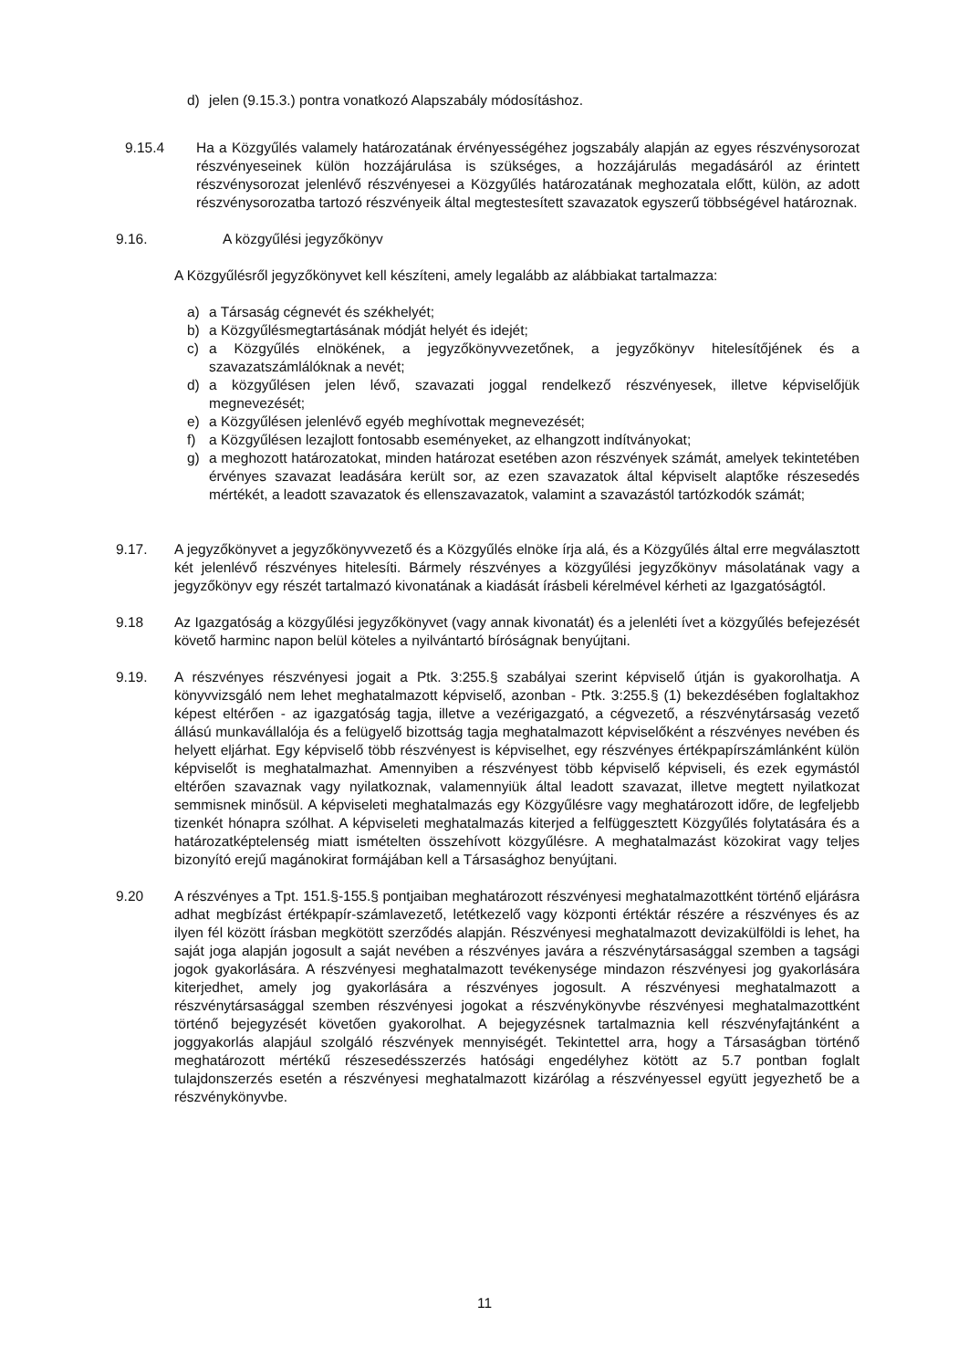d) jelen (9.15.3.) pontra vonatkozó Alapszabály módosításhoz.
9.15.4 Ha a Közgyűlés valamely határozatának érvényességéhez jogszabály alapján az egyes részvénysorozat részvényeseinek külön hozzájárulása is szükséges, a hozzájárulás megadásáról az érintett részvénysorozat jelenlévő részvényesei a Közgyűlés határozatának meghozatala előtt, külön, az adott részvénysorozatba tartozó részvényeik által megtestesített szavazatok egyszerű többségével határoznak.
9.16. A közgyűlési jegyzőkönyv
A Közgyűlésről jegyzőkönyvet kell készíteni, amely legalább az alábbiakat tartalmazza:
a) a Társaság cégnevét és székhelyét;
b) a Közgyűlésmegtartásának módját helyét és idejét;
c) a Közgyűlés elnökének, a jegyzőkönyvvezetőnek, a jegyzőkönyv hitelesítőjének és a szavazatszámlálóknak a nevét;
d) a közgyűlésen jelen lévő, szavazati joggal rendelkező részvényesek, illetve képviselőjük megnevezését;
e) a Közgyűlésen jelenlévő egyéb meghívottak megnevezését;
f) a Közgyűlésen lezajlott fontosabb eseményeket, az elhangzott indítványokat;
g) a meghozott határozatokat, minden határozat esetében azon részvények számát, amelyek tekintetében érvényes szavazat leadására került sor, az ezen szavazatok által képviselt alaptőke részesedés mértékét, a leadott szavazatok és ellenszavazatok, valamint a szavazástól tartózkodók számát;
9.17. A jegyzőkönyvet a jegyzőkönyvvezető és a Közgyűlés elnöke írja alá, és a Közgyűlés által erre megválasztott két jelenlévő részvényes hitelesíti. Bármely részvényes a közgyűlési jegyzőkönyv másolatának vagy a jegyzőkönyv egy részét tartalmazó kivonatának a kiadását írásbeli kérelmével kérheti az Igazgatóságtól.
9.18 Az Igazgatóság a közgyűlési jegyzőkönyvet (vagy annak kivonatát) és a jelenléti ívet a közgyűlés befejezését követő harminc napon belül köteles a nyilvántartó bíróságnak benyújtani.
9.19. A részvényes részvényesi jogait a Ptk. 3:255.§ szabályai szerint képviselő útján is gyakorolhatja. A könyvvizsgáló nem lehet meghatalmazott képviselő, azonban - Ptk. 3:255.§ (1) bekezdésében foglaltakhoz képest eltérően - az igazgatóság tagja, illetve a vezérigazgató, a cégvezető, a részvénytársaság vezető állású munkavállalója és a felügyelő bizottság tagja meghatalmazott képviselőként a részvényes nevében és helyett eljárhat. Egy képviselő több részvényest is képviselhet, egy részvényes értékpapírszámlánként külön képviselőt is meghatalmazhat. Amennyiben a részvényest több képviselő képviseli, és ezek egymástól eltérően szavaznak vagy nyilatkoznak, valamennyiük által leadott szavazat, illetve megtett nyilatkozat semmisnek minősül. A képviseleti meghatalmazás egy Közgyűlésre vagy meghatározott időre, de legfeljebb tizenkét hónapra szólhat. A képviseleti meghatalmazás kiterjed a felfüggesztett Közgyűlés folytatására és a határozatképtelenség miatt ismételten összehívott közgyűlésre. A meghatalmazást közokirat vagy teljes bizonyító erejű magánokirat formájában kell a Társasághoz benyújtani.
9.20 A részvényes a Tpt. 151.§-155.§ pontjaiban meghatározott részvényesi meghatalmazottként történő eljárásra adhat megbízást értékpapír-számlavezető, letétkezelő vagy központi értéktár részére a részvényes és az ilyen fél között írásban megkötött szerződés alapján. Részvényesi meghatalmazott devizakülföldi is lehet, ha saját joga alapján jogosult a saját nevében a részvényes javára a részvénytársasággal szemben a tagsági jogok gyakorlására. A részvényesi meghatalmazott tevékenysége mindazon részvényesi jog gyakorlására kiterjedhet, amely jog gyakorlására a részvényes jogosult. A részvényesi meghatalmazott a részvénytársasággal szemben részvényesi jogokat a részvénykönyvbe részvényesi meghatalmazottként történő bejegyzését követően gyakorolhat. A bejegyzésnek tartalmaznia kell részvényfajtánként a joggyakorlás alapjául szolgáló részvények mennyiségét. Tekintettel arra, hogy a Társaságban történő meghatározott mértékű részesedésszerzés hatósági engedélyhez kötött az 5.7 pontban foglalt tulajdonszerzés esetén a részvényesi meghatalmazott kizárólag a részvényessel együtt jegyezhető be a részvénykönyvbe.
11